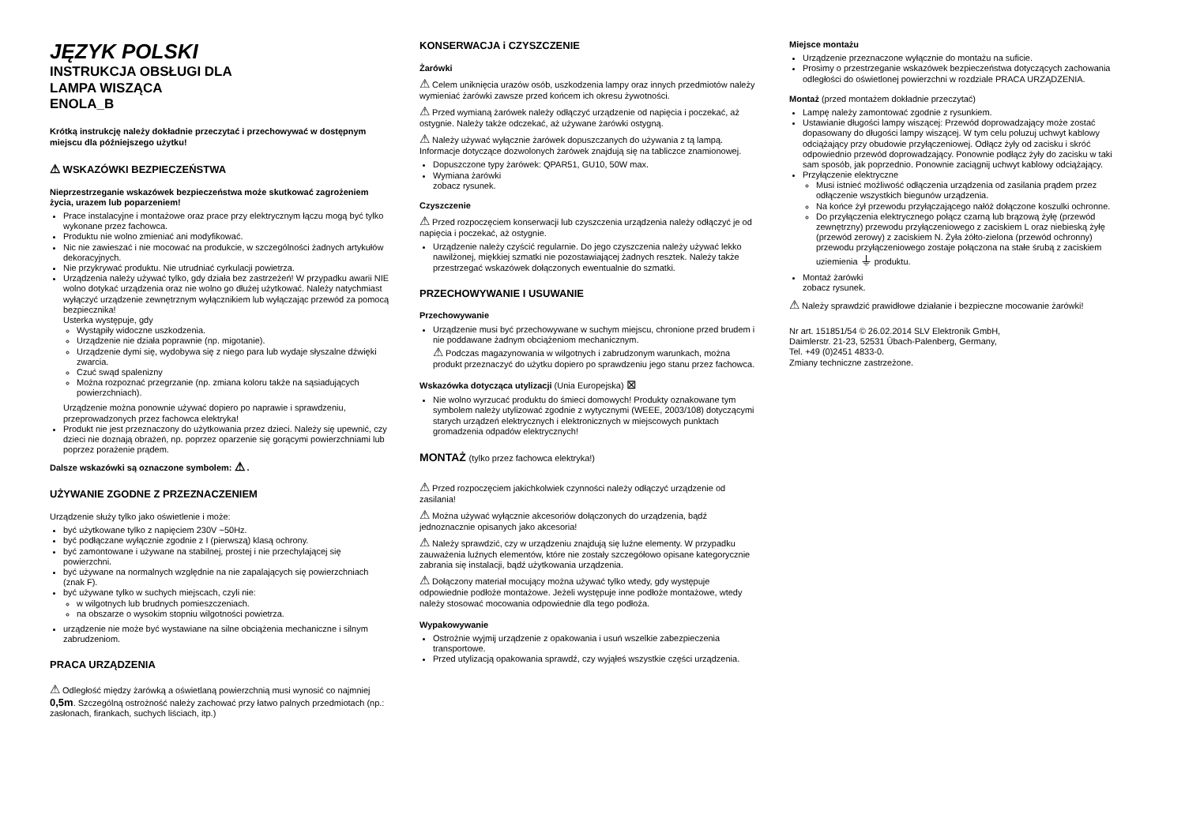JĘZYK POLSKI
INSTRUKCJA OBSŁUGI DLA
LAMPA WISZĄCA
ENOLA_B
Krótką instrukcję należy dokładnie przeczytać i przechowywać w dostępnym miejscu dla późniejszego użytku!
⚠ WSKAZÓWKI BEZPIECZEŃSTWA
Nieprzestrzeganie wskazówek bezpieczeństwa może skutkować zagrożeniem życia, urazem lub poparzeniem!
Prace instalacyjne i montażowe oraz prace przy elektrycznym łączu mogą być tylko wykonane przez fachowca.
Produktu nie wolno zmieniać ani modyfikować.
Nic nie zawieszać i nie mocować na produkcie, w szczególności żadnych artykułów dekoracyjnych.
Nie przykrywać produktu. Nie utrudniać cyrkulacji powietrza.
Urządzenia należy używać tylko, gdy działa bez zastrzeżeń! W przypadku awarii NIE wolno dotykać urządzenia oraz nie wolno go dłużej użytkować. Należy natychmiast wyłączyć urządzenie zewnętrznym wyłącznikiem lub wyłączając przewód za pomocą bezpiecznika!
Usterka występuje, gdy
Wystąpiły widoczne uszkodzenia.
Urządzenie nie działa poprawnie (np. migotanie).
Urządzenie dymi się, wydobywa się z niego para lub wydaje słyszalne dźwięki zwarcia.
Czuć swąd spalenizny
Można rozpoznać przegrzanie (np. zmiana koloru także na sąsiadujących powierzchniach).
Urządzenie można ponownie używać dopiero po naprawie i sprawdzeniu, przeprowadzonych przez fachowca elektryka!
Produkt nie jest przeznaczony do użytkowania przez dzieci. Należy się upewnić, czy dzieci nie doznają obrażeń, np. poprzez oparzenie się gorącymi powierzchniami lub poprzez porażenie prądem.
Dalsze wskazówki są oznaczone symbolem: ⚠ .
UŻYWANIE ZGODNE Z PRZEZNACZENIEM
Urządzenie służy tylko jako oświetlenie i może:
być użytkowane tylko z napięciem 230V ~50Hz.
być podłączane wyłącznie zgodnie z I (pierwszą) klasą ochrony.
być zamontowane i używane na stabilnej, prostej i nie przechylającej się powierzchni.
być używane na normalnych względnie na nie zapalających się powierzchniach (znak F).
być używane tylko w suchych miejscach, czyli nie:
w wilgotnych lub brudnych pomieszczeniach.
na obszarze o wysokim stopniu wilgotności powietrza.
urządzenie nie może być wystawiane na silne obciążenia mechaniczne i silnym zabrudzeniom.
PRACA URZĄDZENIA
⚠ Odległość między żarówką a oświetlaną powierzchnią musi wynosić co najmniej 0,5m. Szczególną ostrożność należy zachować przy łatwo palnych przedmiotach (np.: zasłonach, firankach, suchych liściach, itp.)
KONSERWACJA i CZYSZCZENIE
Żarówki
⚠ Celem uniknięcia urazów osób, uszkodzenia lampy oraz innych przedmiotów należy wymieniać żarówki zawsze przed końcem ich okresu żywotności.
⚠ Przed wymianą żarówek należy odłączyć urządzenie od napięcia i poczekać, aż ostygnie. Należy także odczekać, aż używane żarówki ostygną.
⚠ Należy używać wyłącznie żarówek dopuszczanych do używania z tą lampą. Informacje dotyczące dozwolonych żarówek znajdują się na tabliczce znamionowej.
Dopuszczone typy żarówek: QPAR51, GU10, 50W max.
Wymiana żarówki
zobacz rysunek.
Czyszczenie
⚠ Przed rozpoczęciem konserwacji lub czyszczenia urządzenia należy odłączyć je od napięcia i poczekać, aż ostygnie.
Urządzenie należy czyścić regularnie. Do jego czyszczenia należy używać lekko nawilżonej, miękkiej szmatki nie pozostawiającej żadnych resztek. Należy także przestrzegać wskazówek dołączonych ewentualnie do szmatki.
PRZECHOWYWANIE I USUWANIE
Przechowywanie
Urządzenie musi być przechowywane w suchym miejscu, chronione przed brudem i nie poddawane żadnym obciążeniom mechanicznym.
⚠ Podczas magazynowania w wilgotnych i zabrudzonym warunkach, można produkt przeznaczyć do użytku dopiero po sprawdzeniu jego stanu przez fachowca.
Wskazówka dotycząca utylizacji (Unia Europejska) ⊠
Nie wolno wyrzucać produktu do śmieci domowych! Produkty oznakowane tym symbolem należy utylizować zgodnie z wytycznymi (WEEE, 2003/108) dotyczącymi starych urządzeń elektrycznych i elektronicznych w miejscowych punktach gromadzenia odpadów elektrycznych!
MONTAŻ (tylko przez fachowca elektryka!)
⚠ Przed rozpoczęciem jakichkolwiek czynności należy odłączyć urządzenie od zasilania!
⚠ Można używać wyłącznie akcesoriów dołączonych do urządzenia, bądź jednoznacznie opisanych jako akcesoria!
⚠ Należy sprawdzić, czy w urządzeniu znajdują się luźne elementy. W przypadku zauważenia luźnych elementów, które nie zostały szczegółowo opisane kategorycznie zabrania się instalacji, bądź użytkowania urządzenia.
⚠ Dołączony materiał mocujący można używać tylko wtedy, gdy występuje odpowiednie podłoże montażowe. Jeżeli występuje inne podłoże montażowe, wtedy należy stosować mocowania odpowiednie dla tego podłoża.
Wypakowywanie
Ostrożnie wyjmij urządzenie z opakowania i usuń wszelkie zabezpieczenia transportowe.
Przed utylizacją opakowania sprawdź, czy wyjąłeś wszystkie części urządzenia.
Miejsce montażu
Urządzenie przeznaczone wyłącznie do montażu na suficie.
Prosimy o przestrzeganie wskazówek bezpieczeństwa dotyczących zachowania odległości do oświetlonej powierzchni w rozdziale PRACA URZĄDZENIA.
Montaż (przed montażem dokładnie przeczytać)
Lampę należy zamontować zgodnie z rysunkiem.
Ustawianie długości lampy wiszącej: Przewód doprowadzający może zostać dopasowany do długości lampy wiszącej. W tym celu poluzuj uchwyt kablowy odciążający przy obudowie przyłączeniowej. Odłącz żyły od zacisku i skróć odpowiednio przewód doprowadzający. Ponownie podłącz żyły do zacisku w taki sam sposób, jak poprzednio. Ponownie zaciągnij uchwyt kablowy odciążający.
Przyłączenie elektryczne
Musi istnieć możliwość odłączenia urządzenia od zasilania prądem przez odłączenie wszystkich biegunów urządzenia.
Na końce żył przewodu przyłączającego nałóż dołączone koszulki ochronne.
Do przyłączenia elektrycznego połącz czarną lub brązową żyłę (przewód zewnętrzny) przewodu przyłączeniowego z zaciskiem L oraz niebieską żyłę (przewód zerowy) z zaciskiem N. Żyła żółto-zielona (przewód ochronny) przewodu przyłączeniowego zostaje połączona na stałe śrubą z zaciskiem uziemienia ⏚ produktu.
Montaż żarówki
zobacz rysunek.
⚠ Należy sprawdzić prawidłowe działanie i bezpieczne mocowanie żarówki!
Nr art. 151851/54 © 26.02.2014 SLV Elektronik GmbH,
Daimlerstr. 21-23, 52531 Übach-Palenberg, Germany,
Tel. +49 (0)2451 4833-0.
Zmiany techniczne zastrzeżone.